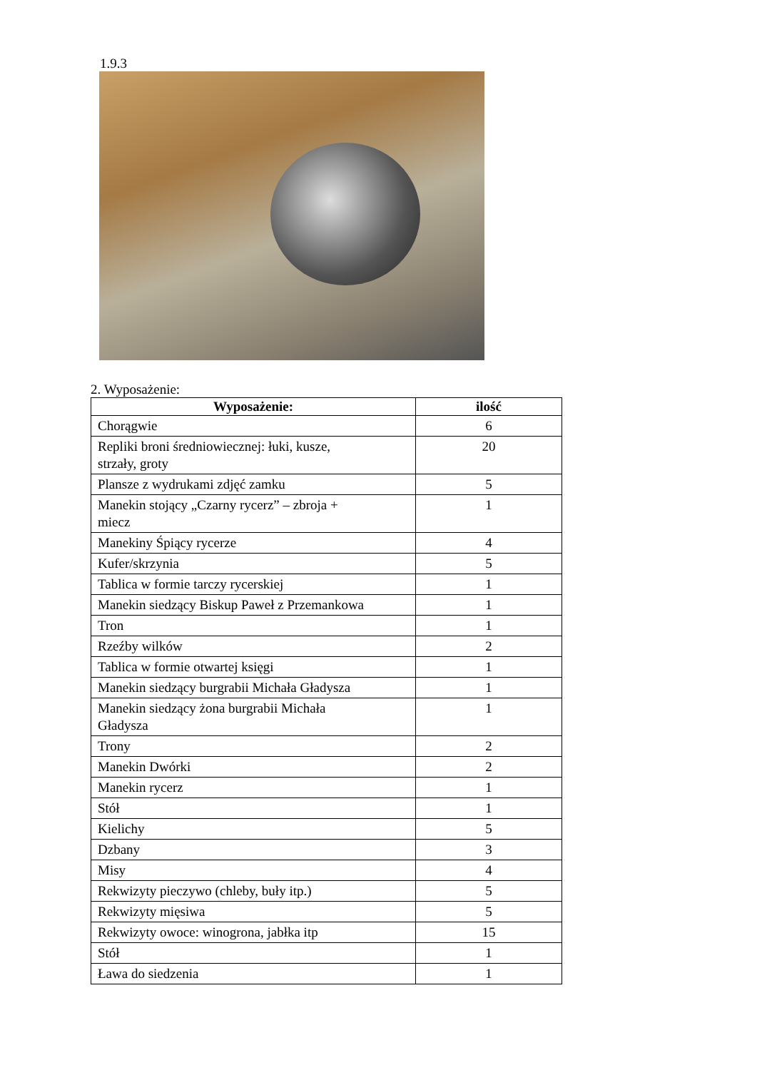1.9.3
2. Wyposażenie:
| Wyposażenie: | ilość |
| --- | --- |
| Chorągwie | 6 |
| Repliki broni średniowiecznej: łuki, kusze, strzały, groty | 20 |
| Plansze z wydrukami zdjęć zamku | 5 |
| Manekin stojący „Czarny rycerz” – zbroja + miecz | 1 |
| Manekiny Śpiący rycerze | 4 |
| Kufer/skrzynia | 5 |
| Tablica w formie tarczy rycerskiej | 1 |
| Manekin siedzący Biskup Paweł z Przemankowa | 1 |
| Tron | 1 |
| Rzeźby wilków | 2 |
| Tablica w formie otwartej księgi | 1 |
| Manekin siedzący burgrabii Michała Gładysza | 1 |
| Manekin siedzący żona burgrabii Michała Gładysza | 1 |
| Trony | 2 |
| Manekin Dwórki | 2 |
| Manekin rycerz | 1 |
| Stół | 1 |
| Kielichy | 5 |
| Dzbany | 3 |
| Misy | 4 |
| Rekwizyty pieczywo (chleby, buły itp.) | 5 |
| Rekwizyty mięsiwa | 5 |
| Rekwizyty owoce: winogrona, jabłka itp | 15 |
| Stół | 1 |
| Ława do siedzenia | 1 |